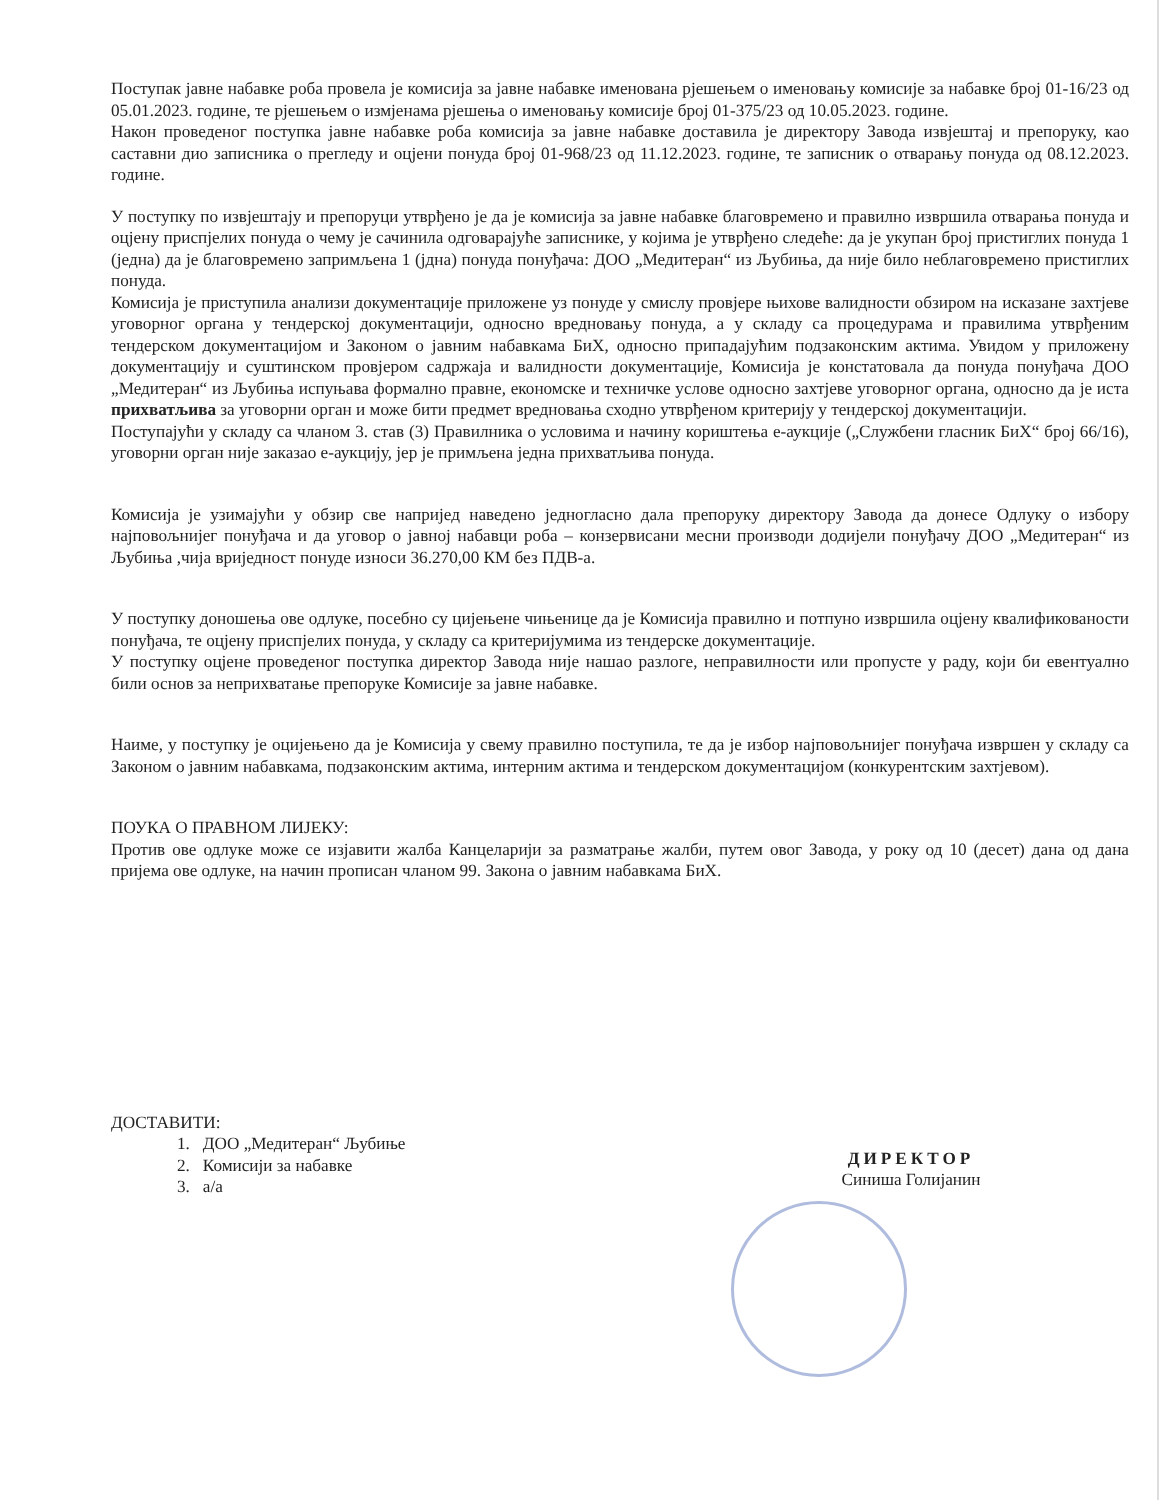Поступак јавне набавке роба провела је комисија за јавне набавке именована рјешењем о именовању комисије за набавке број 01-16/23 од 05.01.2023. године, те рјешењем о измјенама рјешења о именовању комисије број 01-375/23 од 10.05.2023. године.
Након проведеног поступка јавне набавке роба комисија за јавне набавке доставила је директору Завода извјештај и препоруку, као саставни дио записника о прегледу и оцјени понуда број 01-968/23 од 11.12.2023. године, те записник о отварању понуда од 08.12.2023. године.
У поступку по извјештају и препоруци утврђено је да је комисија за јавне набавке благовремено и правилно извршила отварања понуда и оцјену приспјелих понуда о чему је сачинила одговарајуће записнике, у којима је утврђено следеће: да је укупан број пристиглих понуда 1 (једна) да је благовремено запримљена 1 (јдна) понуда понуђача: ДОО „Медитеран“ из Љубиња, да није било неблаговремено пристиглих понуда.
Комисија је приступила анализи документације приложене уз понуде у смислу провјере њихове валидности обзиром на исказане захтјеве уговорног органа у тендерској документацији, односно вредновању понуда, а у складу са процедурама и правилима утврђеним тендерском документацијом и Законом о јавним набавкама БиХ, односно припадајућим подзаконским актима. Увидом у приложену документацију и суштинском провјером садржаја и валидности документације, Комисија је констатовала да понуда понуђача ДОО „Медитеран“ из Љубиња испуњава формално правне, економске и техничке услове односно захтјеве уговорног органа, односно да је иста прихватљива за уговорни орган и може бити предмет вредновања сходно утврђеном критерију у тендерској документацији.
Поступајући у складу са чланом 3. став (3) Правилника о условима и начину кориштења е-аукције („Службени гласник БиХ“ број 66/16), уговорни орган није заказао е-аукцију, јер је примљена једна прихватљива понуда.
Комисија је узимајући у обзир све напријед наведено једногласно дала препоруку директору Завода да донесе Одлуку о избору најповољнијег понуђача и да уговор о јавној набавци роба – конзервисани месни производи додијели понуђачу ДОО „Медитеран“ из Љубиња ,чија вриједност понуде износи 36.270,00 КМ без ПДВ-а.
У поступку доношења ове одлуке, посебно су цијењене чињенице да је Комисија правилно и потпуно извршила оцјену квалификованости понуђача, те оцјену приспјелих понуда, у складу са критеријумима из тендерске документације.
У поступку оцјене проведеног поступка директор Завода није нашао разлоге, неправилности или пропусте у раду, који би евентуално били основ за неприхватање препоруке Комисије за јавне набавке.
Наиме, у поступку је оцијењено да је Комисија у свему правилно поступила, те да је избор најповољнијег понуђача извршен у складу са Законом о јавним набавкама, подзаконским актима, интерним актима и тендерском документацијом (конкурентским захтјевом).
ПОУКА О ПРАВНОМ ЛИЈЕКУ:
Против ове одлуке може се изјавити жалба Канцеларији за разматрање жалби, путем овог Завода, у року од 10 (десет) дана од дана пријема ове одлуке, на начин прописан чланом 99. Закона о јавним набавкама БиХ.
ДОСТАВИТИ:
1. ДОО „Медитеран“ Љубиње
2. Комисији за набавке
3. а/а
ДИРЕКТОР
Синиша Голијанин